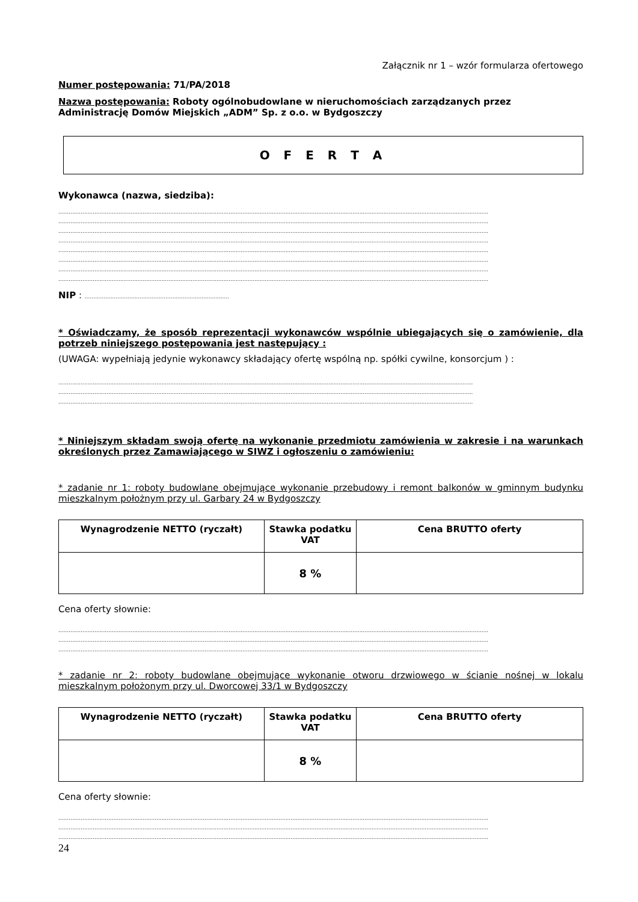Załącznik nr 1 – wzór formularza ofertowego
Numer postępowania: 71/PA/2018
Nazwa postępowania: Roboty ogólnobudowlane w nieruchomościach zarządzanych przez Administrację Domów Miejskich „ADM” Sp. z o.o. w Bydgoszczy
O F E R T A
Wykonawca (nazwa, siedziba):
..........................................................................................................................................................................................................................................................
..........................................................................................................................................................................................................................................................
..........................................................................................................................................................................................................................................................
..........................................................................................................................................................................................................................................................
..........................................................................................................................................................................................................................................................
..........................................................................................................................................................................................................................................................
..........................................................................................................................................................................................................................................................
..........................................................................................................................................................................................................................................................
NIP : ....................................................................................
* Oświadczamy, że sposób reprezentacji wykonawców wspólnie ubiegających się o zamówienie, dla potrzeb niniejszego postępowania jest następujący :
(UWAGA: wypełniają jedynie wykonawcy składający ofertę wspólną np. spółki cywilne, konsorcjum ) :
.................................................................................................................................................................................................................................................
.................................................................................................................................................................................................................................................
.................................................................................................................................................................................................................................................
* Niniejszym składam swoją ofertę na wykonanie przedmiotu zamówienia w zakresie i na warunkach określonych przez Zamawiającego w SIWZ i ogłoszeniu o zamówieniu:
* zadanie nr 1: roboty budowlane obejmujące wykonanie przebudowy i remont balkonów w gminnym budynku mieszkalnym położnym przy ul. Garbary 24 w Bydgoszczy
| Wynagrodzenie NETTO (ryczałt) | Stawka podatku VAT | Cena BRUTTO oferty |
| --- | --- | --- |
| | 8 % | |
Cena oferty słownie:
..........................................................................................................................................................................................................................................................
..........................................................................................................................................................................................................................................................
..........................................................................................................................................................................................................................................................
* zadanie nr 2: roboty budowlane obejmujące wykonanie otworu drzwiowego w ścianie nośnej w lokalu mieszkalnym położonym przy ul. Dworcowej 33/1 w Bydgoszczy
| Wynagrodzenie NETTO (ryczałt) | Stawka podatku VAT | Cena BRUTTO oferty |
| --- | --- | --- |
| | 8 % | |
Cena oferty słownie:
..........................................................................................................................................................................................................................................................
..........................................................................................................................................................................................................................................................
..........................................................................................................................................................................................................................................................
24